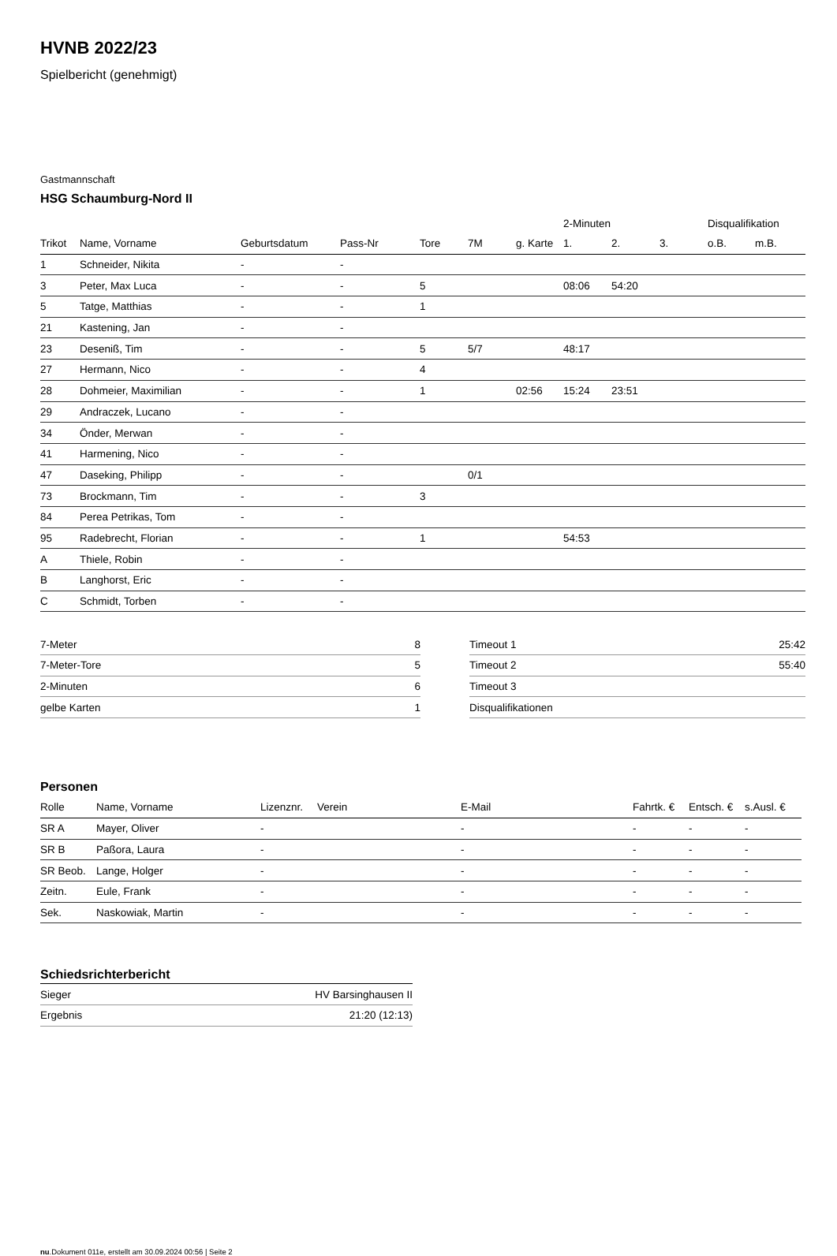HVNB 2022/23
Spielbericht (genehmigt)
Gastmannschaft
HSG Schaumburg-Nord II
| | | | | | | | 2-Minuten | | | Disqualifikation | |
| --- | --- | --- | --- | --- | --- | --- | --- | --- | --- | --- | --- |
| Trikot | Name, Vorname | Geburtsdatum | Pass-Nr | Tore | 7M | g. Karte | 1. | 2. | 3. | o.B. | m.B. |
| 1 | Schneider, Nikita | - | - | | | | | | | | |
| 3 | Peter, Max Luca | - | - | 5 | | | 08:06 | 54:20 | | | |
| 5 | Tatge, Matthias | - | - | 1 | | | | | | | |
| 21 | Kastening, Jan | - | - | | | | | | | | |
| 23 | Deseniß, Tim | - | - | 5 | 5/7 | | 48:17 | | | | |
| 27 | Hermann, Nico | - | - | 4 | | | | | | | |
| 28 | Dohmeier, Maximilian | - | - | 1 | | 02:56 | 15:24 | 23:51 | | | |
| 29 | Andraczek, Lucano | - | - | | | | | | | | |
| 34 | Önder, Merwan | - | - | | | | | | | | |
| 41 | Harmening, Nico | - | - | | | | | | | | |
| 47 | Daseking, Philipp | - | - | | 0/1 | | | | | | |
| 73 | Brockmann, Tim | - | - | 3 | | | | | | | |
| 84 | Perea Petrikas, Tom | - | - | | | | | | | | |
| 95 | Radebrecht, Florian | - | - | 1 | | | 54:53 | | | | |
| A | Thiele, Robin | - | - | | | | | | | | |
| B | Langhorst, Eric | - | - | | | | | | | | |
| C | Schmidt, Torben | - | - | | | | | | | | |
| 7-Meter | 8 |
| 7-Meter-Tore | 5 |
| 2-Minuten | 6 |
| gelbe Karten | 1 |
| Timeout 1 | 25:42 |
| Timeout 2 | 55:40 |
| Timeout 3 | |
| Disqualifikationen | |
Personen
| Rolle | Name, Vorname | Lizenznr. | Verein | E-Mail | Fahrtk. € | Entsch. € | s.Ausl. € |
| --- | --- | --- | --- | --- | --- | --- | --- |
| SR A | Mayer, Oliver | - | | - | - | - | - |
| SR B | Paßora, Laura | - | | - | - | - | - |
| SR Beob. | Lange, Holger | - | | - | - | - | - |
| Zeitn. | Eule, Frank | - | | - | - | - | - |
| Sek. | Naskowiak, Martin | - | | - | - | - | - |
Schiedsrichterbericht
| Sieger | HV Barsinghausen II |
| Ergebnis | 21:20 (12:13) |
nu.Dokument 011e, erstellt am 30.09.2024 00:56 | Seite 2